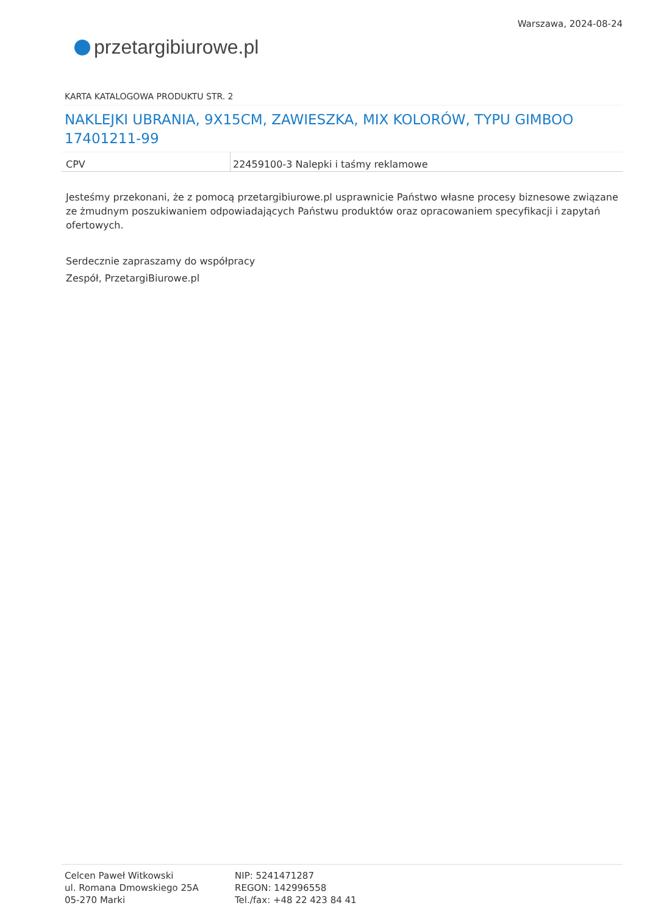przetargi biurowe.pl
Warszawa, 2024-08-24
KARTA KATALOGOWA PRODUKTU STR. 2
NAKLEJKI UBRANIA, 9X15CM, ZAWIESZKA, MIX KOLORÓW, TYPU GIMBOO 17401211-99
| CPV | 22459100-3 Nalepki i taśmy reklamowe |
Jesteśmy przekonani, że z pomocą przetargibiurowe.pl usprawnicie Państwo własne procesy biznesowe związane ze żmudnym poszukiwaniem odpowiadających Państwu produktów oraz opracowaniem specyfikacji i zapytań ofertowych.
Serdecznie zapraszamy do współpracy
Zespół, PrzetargiBiurowe.pl
Celcen Paweł Witkowski
ul. Romana Dmowskiego 25A
05-270 Marki
NIP: 5241471287
REGON: 142996558
Tel./fax: +48 22 423 84 41